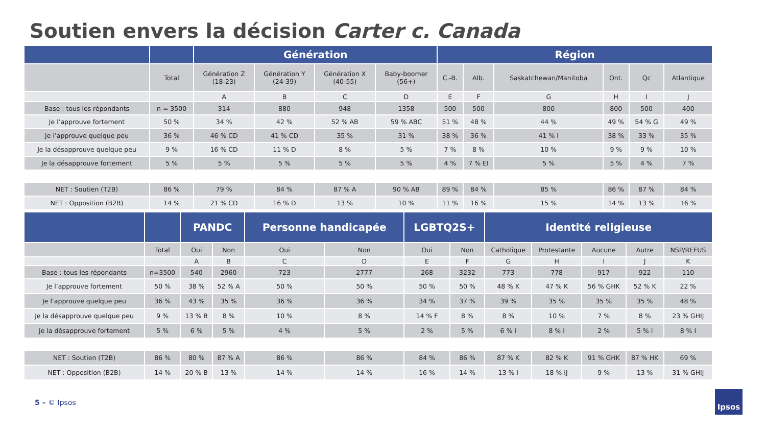Soutien envers la décision Carter c. Canada
| | | Génération | | | | Région | | | | | |
| --- | --- | --- | --- | --- | --- | --- | --- | --- | --- | --- | --- |
| | Total | Génération Z (18-23) | Génération Y (24-39) | Génération X (40-55) | Baby-boomer (56+) | C.-B. | Alb. | Saskatchewan/Manitoba | Ont. | Qc | Atlantique |
| | | A | B | C | D | E | F | G | H | I | J |
| Base : tous les répondants | n = 3500 | 314 | 880 | 948 | 1358 | 500 | 500 | 800 | 800 | 500 | 400 |
| Je l’approuve fortement | 50 % | 34 % | 42 % | 52 % AB | 59 % ABC | 51 % | 48 % | 44 % | 49 % | 54 % G | 49 % |
| Je l’approuve quelque peu | 36 % | 46 % CD | 41 % CD | 35 % | 31 % | 38 % | 36 % | 41 % I | 38 % | 33 % | 35 % |
| Je la désapprouve quelque peu | 9 % | 16 % CD | 11 % D | 8 % | 5 % | 7 % | 8 % | 10 % | 9 % | 9 % | 10 % |
| Je la désapprouve fortement | 5 % | 5 % | 5 % | 5 % | 5 % | 4 % | 7 % EI | 5 % | 5 % | 4 % | 7 % |
| NET : Soutien (T2B) | 86 % | 79 % | 84 % | 87 % A | 90 % AB | 89 % | 84 % | 85 % | 86 % | 87 % | 84 % |
| NET : Opposition (B2B) | 14 % | 21 % CD | 16 % D | 13 % | 10 % | 11 % | 16 % | 15 % | 14 % | 13 % | 16 % |
| | | PANDC | | Personne handicapée | | LGBTQ2S+ | | Identité religieuse | | | | |
| --- | --- | --- | --- | --- | --- | --- | --- | --- | --- | --- | --- | --- |
| | Total | Oui | Non | Oui | Non | Oui | Non | Catholique | Protestante | Aucune | Autre | NSP/REFUS |
| | | A | B | C | D | E | F | G | H | I | J | K |
| Base : tous les répondants | n=3500 | 540 | 2960 | 723 | 2777 | 268 | 3232 | 773 | 778 | 917 | 922 | 110 |
| Je l’approuve fortement | 50 % | 38 % | 52 % A | 50 % | 50 % | 50 % | 50 % | 48 % K | 47 % K | 56 % GHK | 52 % K | 22 % |
| Je l’approuve quelque peu | 36 % | 43 % | 35 % | 36 % | 36 % | 34 % | 37 % | 39 % | 35 % | 35 % | 35 % | 48 % |
| Je la désapprouve quelque peu | 9 % | 13 % B | 8 % | 10 % | 8 % | 14 % F | 8 % | 8 % | 10 % | 7 % | 8 % | 23 % GHIJ |
| Je la désapprouve fortement | 5 % | 6 % | 5 % | 4 % | 5 % | 2 % | 5 % | 6 % I | 8 % I | 2 % | 5 % I | 8 % I |
| NET : Soutien (T2B) | 86 % | 80 % | 87 % A | 86 % | 86 % | 84 % | 86 % | 87 % K | 82 % K | 91 % GHK | 87 % HK | 69 % |
| NET : Opposition (B2B) | 14 % | 20 % B | 13 % | 14 % | 14 % | 16 % | 14 % | 13 % I | 18 % IJ | 9 % | 13 % | 31 % GHIJ |
5 – © Ipsos
Ipsos